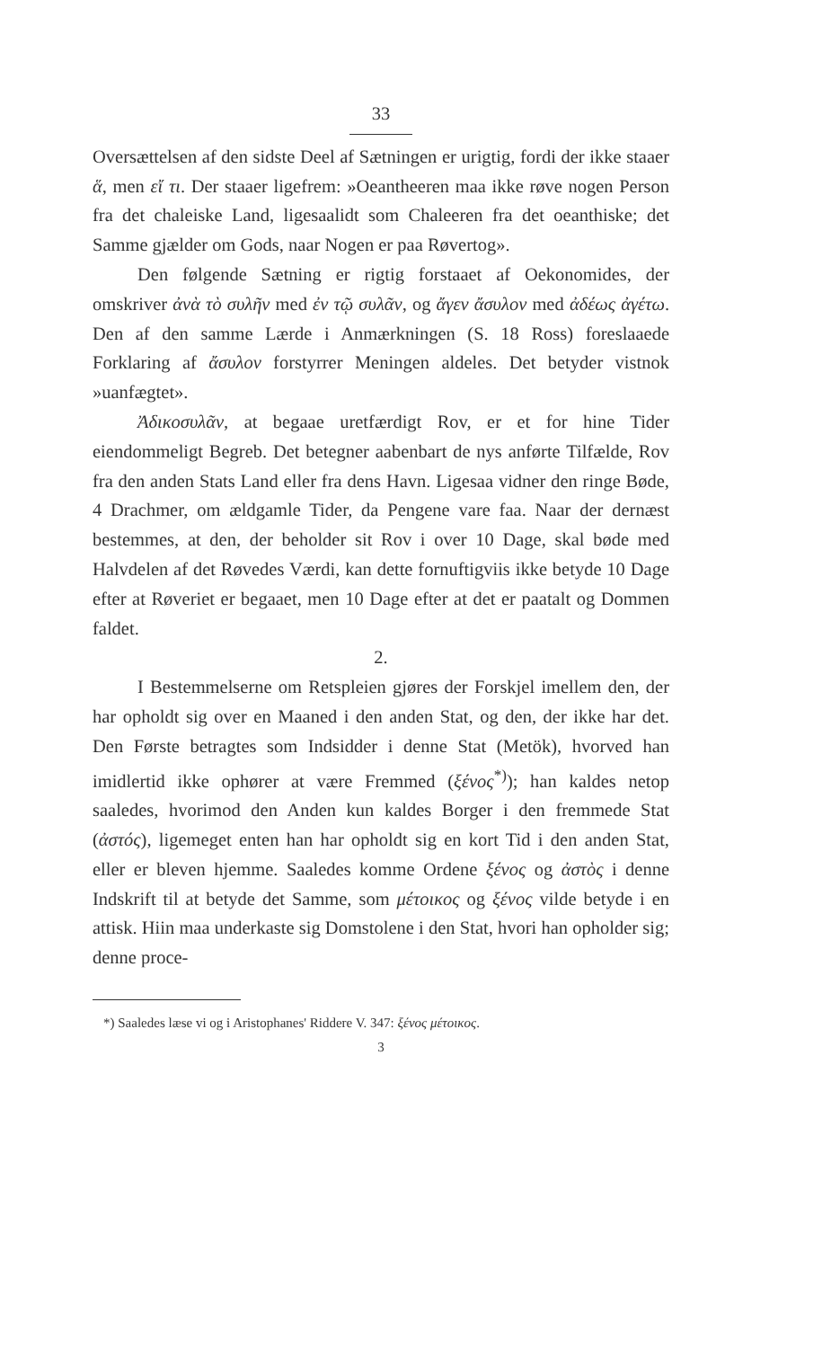33
Oversættelsen af den sidste Deel af Sætningen er urigtig, fordi der ikke staaer ἅ, men εἴ τι. Der staaer ligefrem: »Oeantheeren maa ikke røve nogen Person fra det chaleiske Land, ligesaalidt som Chaleeren fra det oeanthiske; det Samme gjælder om Gods, naar Nogen er paa Røvertog».
Den følgende Sætning er rigtig forstaaet af Oekonomides, der omskriver ἀνὰ τὸ συλῆν med ἐν τῷ συλᾶν, og ἄγεν ἄσυλον med ἀδέως ἀγέτω. Den af den samme Lærde i Anmærkningen (S. 18 Ross) foreslaaede Forklaring af ἄσυλον forstyrrer Meningen aldeles. Det betyder vistnok »uanfægtet».
Ἀδικοσυλᾶν, at begaae uretfærdigt Rov, er et for hine Tider eiendommeligt Begreb. Det betegner aabenbart de nys anførte Tilfælde, Rov fra den anden Stats Land eller fra dens Havn. Ligesaa vidner den ringe Bøde, 4 Drachmer, om ældgamle Tider, da Pengene vare faa. Naar der dernæst bestemmes, at den, der beholder sit Rov i over 10 Dage, skal bøde med Halvdelen af det Røvedes Værdi, kan dette fornuftigviis ikke betyde 10 Dage efter at Røveriet er begaaet, men 10 Dage efter at det er paatalt og Dommen faldet.
2.
I Bestemmelserne om Retspleien gjøres der Forskjel imellem den, der har opholdt sig over en Maaned i den anden Stat, og den, der ikke har det. Den Første betragtes som Indsidder i denne Stat (Metök), hvorved han imidlertid ikke ophører at være Fremmed (ξένος<sup>*)</sup>); han kaldes netop saaledes, hvorimod den Anden kun kaldes Borger i den fremmede Stat (ἀστός), ligemeget enten han har opholdt sig en kort Tid i den anden Stat, eller er bleven hjemme. Saaledes komme Ordene ξένος og ἀστὸς i denne Indskrift til at betyde det Samme, som μέτοικος og ξένος vilde betyde i en attisk. Hiin maa underkaste sig Domstolene i den Stat, hvori han opholder sig; denne proce-
*) Saaledes læse vi og i Aristophanes' Riddere V. 347: ξένος μέτοικος.
3